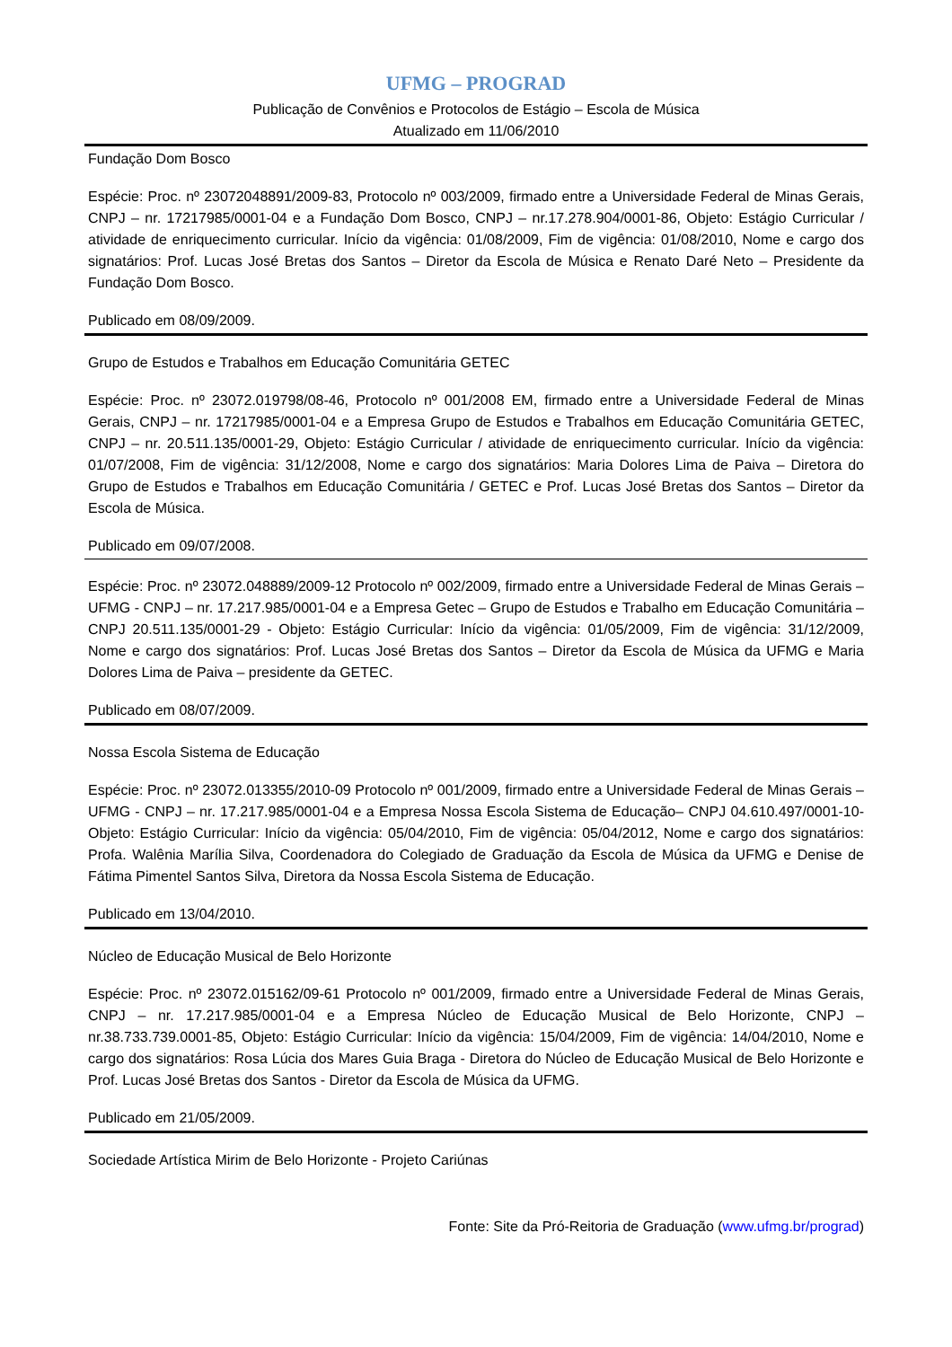UFMG – PROGRAD
Publicação de Convênios e Protocolos de Estágio – Escola de Música
Atualizado em 11/06/2010
Fundação Dom Bosco
Espécie: Proc. nº 23072048891/2009-83, Protocolo nº 003/2009, firmado entre a Universidade Federal de Minas Gerais, CNPJ – nr. 17217985/0001-04 e a Fundação Dom Bosco, CNPJ – nr.17.278.904/0001-86, Objeto: Estágio Curricular / atividade de enriquecimento curricular. Início da vigência: 01/08/2009, Fim de vigência: 01/08/2010, Nome e cargo dos signatários: Prof. Lucas José Bretas dos Santos – Diretor da Escola de Música e Renato Daré Neto – Presidente da Fundação Dom Bosco.
Publicado em 08/09/2009.
Grupo de Estudos e Trabalhos em Educação Comunitária GETEC
Espécie: Proc. nº 23072.019798/08-46, Protocolo nº 001/2008 EM, firmado entre a Universidade Federal de Minas Gerais, CNPJ – nr. 17217985/0001-04 e a Empresa Grupo de Estudos e Trabalhos em Educação Comunitária GETEC, CNPJ – nr. 20.511.135/0001-29, Objeto: Estágio Curricular / atividade de enriquecimento curricular. Início da vigência: 01/07/2008, Fim de vigência: 31/12/2008, Nome e cargo dos signatários: Maria Dolores Lima de Paiva – Diretora do Grupo de Estudos e Trabalhos em Educação Comunitária / GETEC e Prof. Lucas José Bretas dos Santos – Diretor da Escola de Música.
Publicado em 09/07/2008.
Espécie: Proc. nº 23072.048889/2009-12 Protocolo nº 002/2009, firmado entre a Universidade Federal de Minas Gerais – UFMG - CNPJ – nr. 17.217.985/0001-04 e a Empresa Getec – Grupo de Estudos e Trabalho em Educação Comunitária – CNPJ 20.511.135/0001-29 - Objeto: Estágio Curricular: Início da vigência: 01/05/2009, Fim de vigência: 31/12/2009, Nome e cargo dos signatários: Prof. Lucas José Bretas dos Santos – Diretor da Escola de Música da UFMG e Maria Dolores Lima de Paiva – presidente da GETEC.
Publicado em 08/07/2009.
Nossa Escola Sistema de Educação
Espécie: Proc. nº 23072.013355/2010-09 Protocolo nº 001/2009, firmado entre a Universidade Federal de Minas Gerais – UFMG - CNPJ – nr. 17.217.985/0001-04 e a Empresa Nossa Escola Sistema de Educação– CNPJ 04.610.497/0001-10- Objeto: Estágio Curricular: Início da vigência: 05/04/2010, Fim de vigência: 05/04/2012, Nome e cargo dos signatários: Profa. Walênia Marília Silva, Coordenadora do Colegiado de Graduação da Escola de Música da UFMG e Denise de Fátima Pimentel Santos Silva, Diretora da Nossa Escola Sistema de Educação.
Publicado em 13/04/2010.
Núcleo de Educação Musical de Belo Horizonte
Espécie: Proc. nº 23072.015162/09-61 Protocolo nº 001/2009, firmado entre a Universidade Federal de Minas Gerais, CNPJ – nr. 17.217.985/0001-04 e a Empresa Núcleo de Educação Musical de Belo Horizonte, CNPJ – nr.38.733.739.0001-85, Objeto: Estágio Curricular: Início da vigência: 15/04/2009, Fim de vigência: 14/04/2010, Nome e cargo dos signatários: Rosa Lúcia dos Mares Guia Braga - Diretora do Núcleo de Educação Musical de Belo Horizonte e Prof. Lucas José Bretas dos Santos - Diretor da Escola de Música da UFMG.
Publicado em 21/05/2009.
Sociedade Artística Mirim de Belo Horizonte - Projeto Cariúnas
Fonte: Site da Pró-Reitoria de Graduação (www.ufmg.br/prograd)